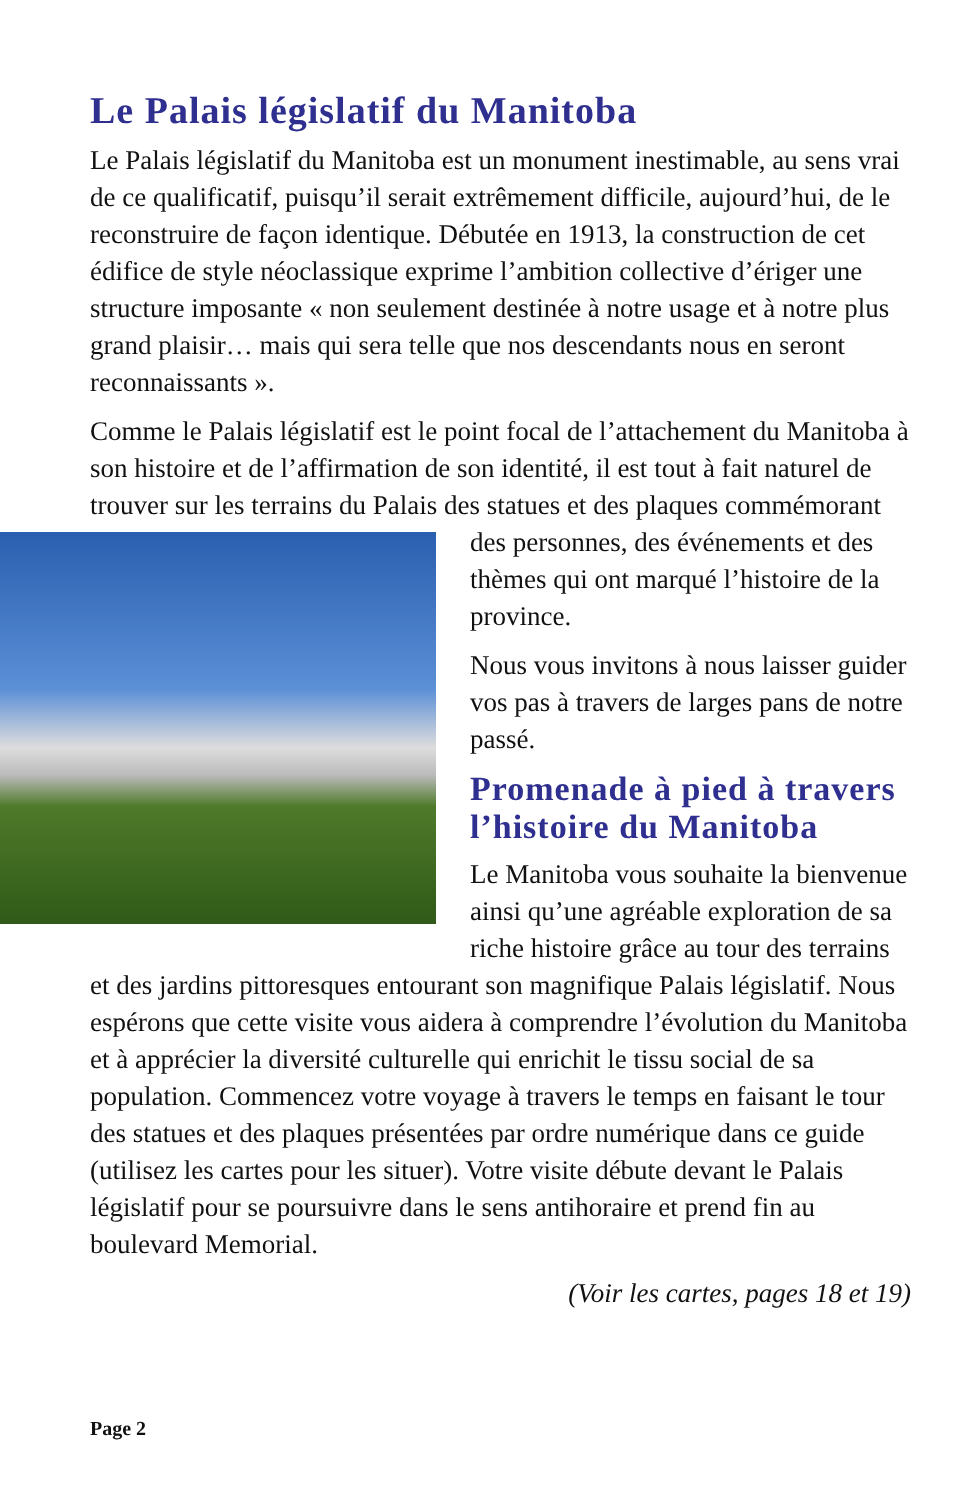Le Palais législatif du Manitoba
Le Palais législatif du Manitoba est un monument inestimable, au sens vrai de ce qualificatif, puisqu’il serait extrêmement difficile, aujourd’hui, de le reconstruire de façon identique. Débutée en 1913, la construction de cet édifice de style néoclassique exprime l’ambition collective d’ériger une structure imposante « non seulement destinée à notre usage et à notre plus grand plaisir… mais qui sera telle que nos descendants nous en seront reconnaissants ».
Comme le Palais législatif est le point focal de l’attachement du Manitoba à son histoire et de l’affirmation de son identité, il est tout à fait naturel de trouver sur les terrains du Palais des statues et des plaques commémorant des personnes, des événements et des thèmes qui ont marqué l’histoire de la province.
Nous vous invitons à nous laisser guider vos pas à travers de larges pans de notre passé.
Promenade à pied à travers l’histoire du Manitoba
Le Manitoba vous souhaite la bienvenue ainsi qu’une agréable exploration de sa riche histoire grâce au tour des terrains et des jardins pittoresques entourant son magnifique Palais législatif. Nous espérons que cette visite vous aidera à comprendre l’évolution du Manitoba et à apprécier la diversité culturelle qui enrichit le tissu social de sa population. Commencez votre voyage à travers le temps en faisant le tour des statues et des plaques présentées par ordre numérique dans ce guide (utilisez les cartes pour les situer). Votre visite débute devant le Palais législatif pour se poursuivre dans le sens antihoraire et prend fin au boulevard Memorial.
(Voir les cartes, pages 18 et 19)
Page 2